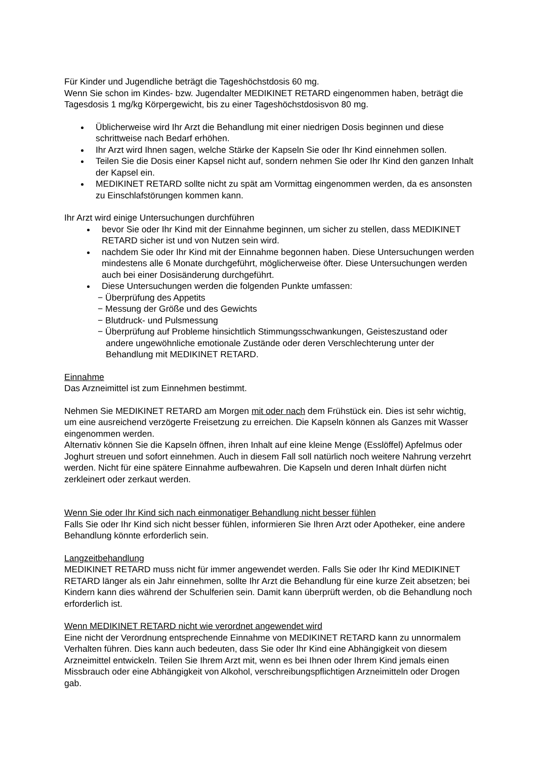Für Kinder und Jugendliche beträgt die Tageshöchstdosis 60 mg.
Wenn Sie schon im Kindes- bzw. Jugendalter MEDIKINET RETARD eingenommen haben, beträgt die Tagesdosis 1 mg/kg Körpergewicht, bis zu einer Tageshöchstdosisvon 80 mg.
Üblicherweise wird Ihr Arzt die Behandlung mit einer niedrigen Dosis beginnen und diese schrittweise nach Bedarf erhöhen.
Ihr Arzt wird Ihnen sagen, welche Stärke der Kapseln Sie oder Ihr Kind einnehmen sollen.
Teilen Sie die Dosis einer Kapsel nicht auf, sondern nehmen Sie oder Ihr Kind den ganzen Inhalt der Kapsel ein.
MEDIKINET RETARD sollte nicht zu spät am Vormittag eingenommen werden, da es ansonsten zu Einschlafstörungen kommen kann.
Ihr Arzt wird einige Untersuchungen durchführen
bevor Sie oder Ihr Kind mit der Einnahme beginnen, um sicher zu stellen, dass MEDIKINET RETARD sicher ist und von Nutzen sein wird.
nachdem Sie oder Ihr Kind mit der Einnahme begonnen haben. Diese Untersuchungen werden mindestens alle 6 Monate durchgeführt, möglicherweise öfter. Diese Untersuchungen werden auch bei einer Dosisänderung durchgeführt.
Diese Untersuchungen werden die folgenden Punkte umfassen:
− Überprüfung des Appetits
− Messung der Größe und des Gewichts
− Blutdruck- und Pulsmessung
− Überprüfung auf Probleme hinsichtlich Stimmungsschwankungen, Geisteszustand oder andere ungewöhnliche emotionale Zustände oder deren Verschlechterung unter der Behandlung mit MEDIKINET RETARD.
Einnahme
Das Arzneimittel ist zum Einnehmen bestimmt.
Nehmen Sie MEDIKINET RETARD am Morgen mit oder nach dem Frühstück ein. Dies ist sehr wichtig, um eine ausreichend verzögerte Freisetzung zu erreichen. Die Kapseln können als Ganzes mit Wasser eingenommen werden.
Alternativ können Sie die Kapseln öffnen, ihren Inhalt auf eine kleine Menge (Esslöffel) Apfelmus oder Joghurt streuen und sofort einnehmen. Auch in diesem Fall soll natürlich noch weitere Nahrung verzehrt werden. Nicht für eine spätere Einnahme aufbewahren. Die Kapseln und deren Inhalt dürfen nicht zerkleinert oder zerkaut werden.
Wenn Sie oder Ihr Kind sich nach einmonatiger Behandlung nicht besser fühlen
Falls Sie oder Ihr Kind sich nicht besser fühlen, informieren Sie Ihren Arzt oder Apotheker, eine andere Behandlung könnte erforderlich sein.
Langzeitbehandlung
MEDIKINET RETARD muss nicht für immer angewendet werden. Falls Sie oder Ihr Kind MEDIKINET RETARD länger als ein Jahr einnehmen, sollte Ihr Arzt die Behandlung für eine kurze Zeit absetzen; bei Kindern kann dies während der Schulferien sein. Damit kann überprüft werden, ob die Behandlung noch erforderlich ist.
Wenn MEDIKINET RETARD nicht wie verordnet angewendet wird
Eine nicht der Verordnung entsprechende Einnahme von MEDIKINET RETARD kann zu unnormalem Verhalten führen. Dies kann auch bedeuten, dass Sie oder Ihr Kind eine Abhängigkeit von diesem Arzneimittel entwickeln. Teilen Sie Ihrem Arzt mit, wenn es bei Ihnen oder Ihrem Kind jemals einen Missbrauch oder eine Abhängigkeit von Alkohol, verschreibungspflichtigen Arzneimitteln oder Drogen gab.